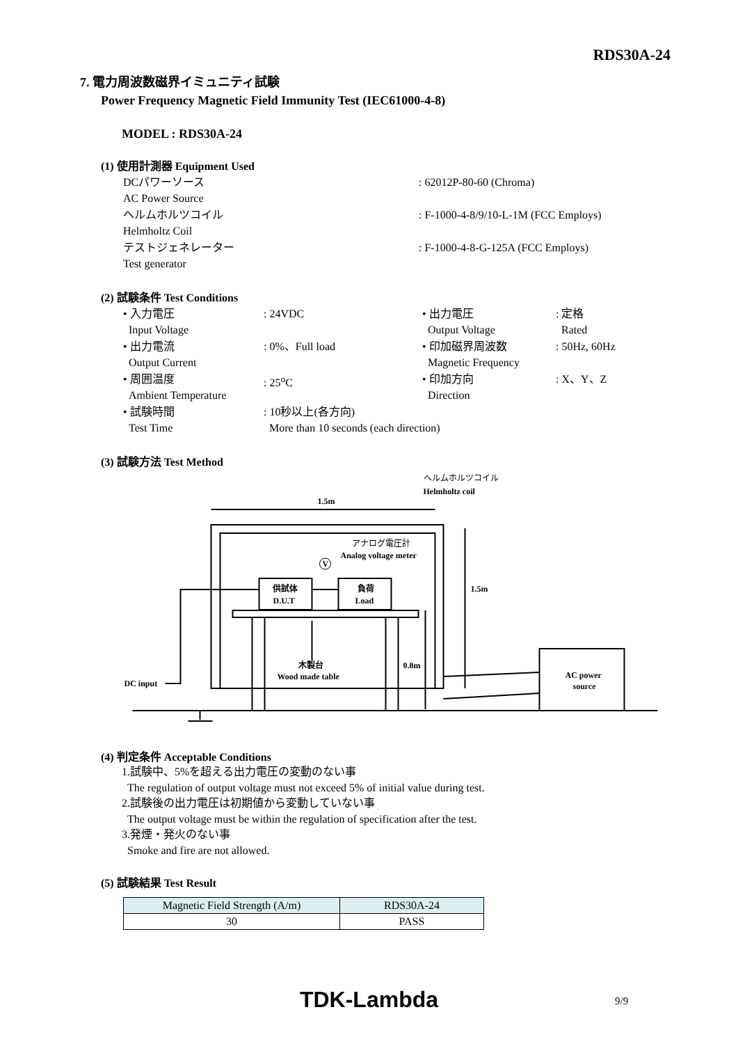RDS30A-24
7. 電力周波数磁界イミュニティ試験
Power Frequency Magnetic Field Immunity Test (IEC61000-4-8)
MODEL : RDS30A-24
(1) 使用計測器 Equipment Used
| DCパワーソース AC Power Source | : 62012P-80-60 (Chroma) |
| ヘルムホルツコイル Helmholtz Coil | : F-1000-4-8/9/10-L-1M (FCC Employs) |
| テストジェネレーター Test generator | : F-1000-4-8-G-125A (FCC Employs) |
(2) 試験条件 Test Conditions
| • 入力電圧 Input Voltage | : 24VDC | • 出力電圧 Output Voltage | : 定格 Rated |
| • 出力電流 Output Current | : 0%、Full load | • 印加磁界周波数 Magnetic Frequency | : 50Hz, 60Hz |
| • 周囲温度 Ambient Temperature | : 25<sup>o</sup>C | • 印加方向 Direction | : X、Y、Z |
| • 試験時間 Test Time | : 10秒以上(各方向) More than 10 seconds (each direction) | | |
(3) 試験方法 Test Method
1.5m
1.5m
0.8m
ヘルムホルツコイル
Helmholtz coil
アナログ電圧計
Analog voltage meter
V
供試体
D.U.T
負荷
Load
木製台
Wood made table
DC input
AC power
source
(4) 判定条件 Acceptable Conditions
1.試験中、5%を超える出力電圧の変動のない事
The regulation of output voltage must not exceed 5% of initial value during test.
2.試験後の出力電圧は初期値から変動していない事
The output voltage must be within the regulation of specification after the test.
3.発煙・発火のない事
Smoke and fire are not allowed.
(5) 試験結果 Test Result
| Magnetic Field Strength (A/m) | RDS30A-24 |
| 30 | PASS |
TDK-Lambda 9/9